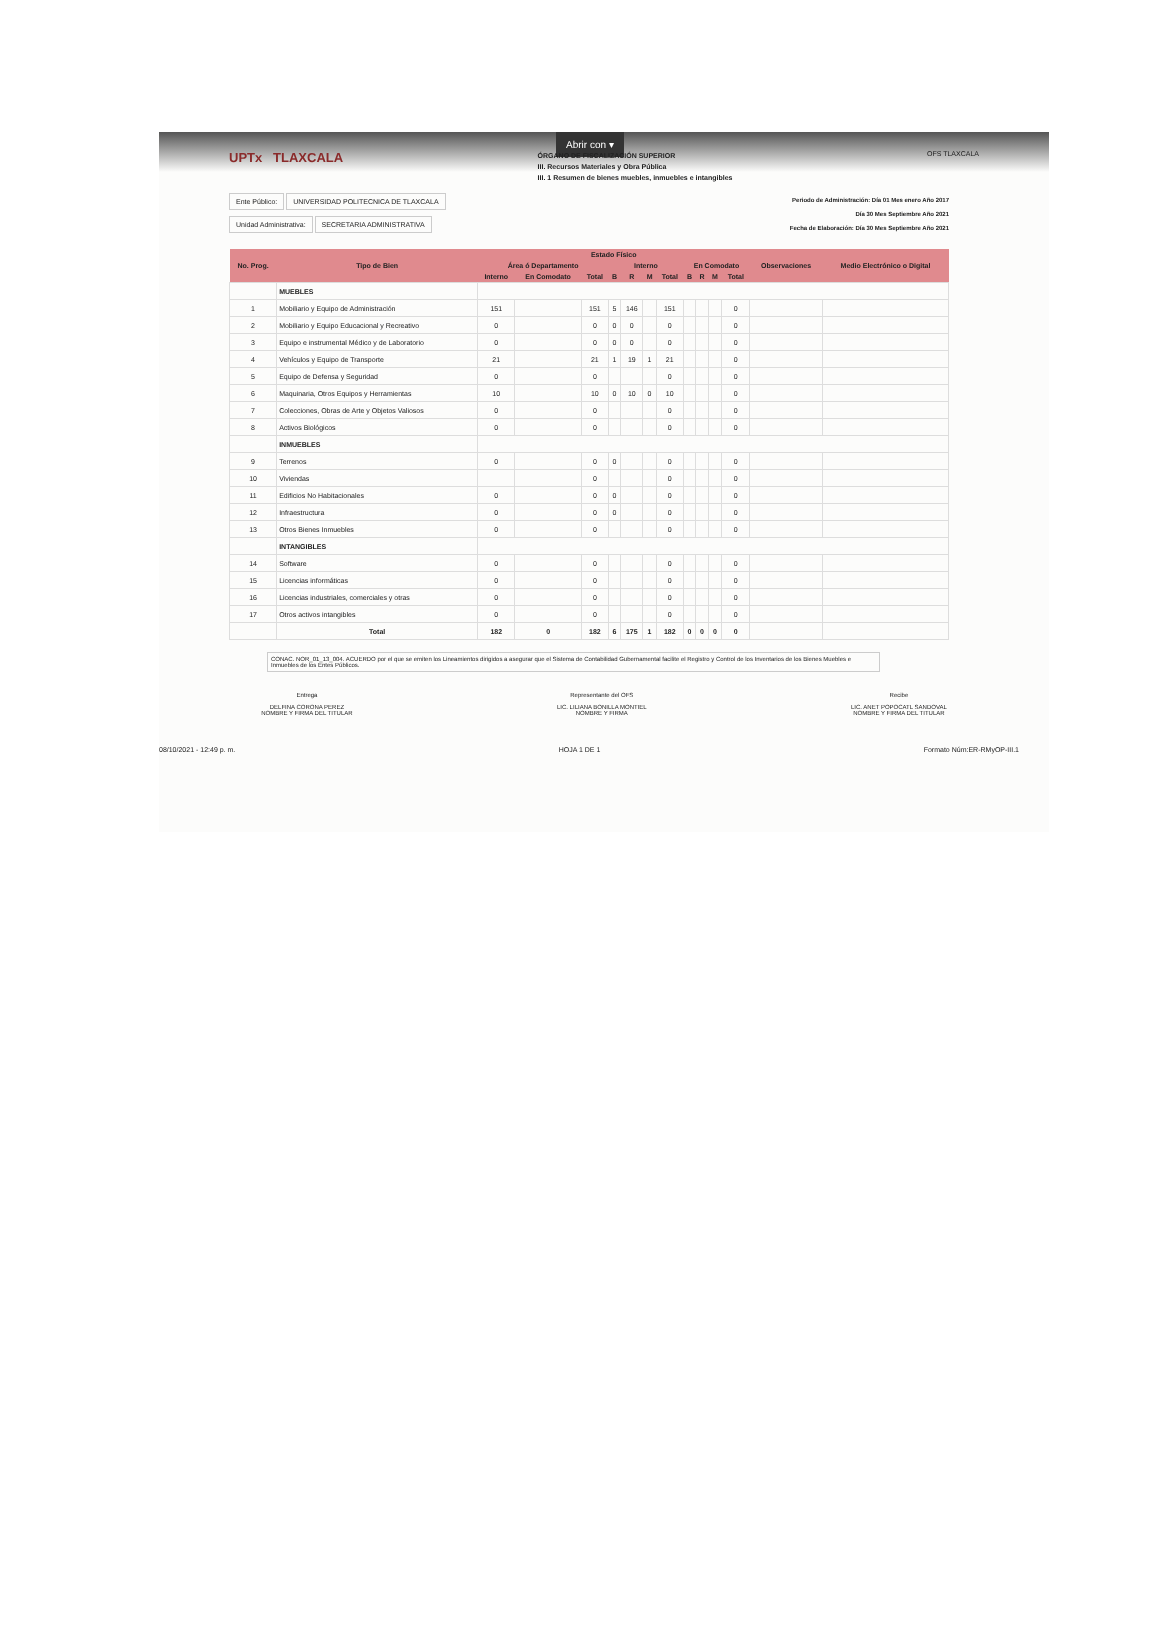Abrir con ▾
UPTx TLAXCALA
ÓRGANO DE FISCALIZACIÓN SUPERIOR
III. Recursos Materiales y Obra Pública
III. 1 Resumen de bienes muebles, inmuebles e intangibles
OFS TLAXCALA
Ente Público: UNIVERSIDAD POLITECNICA DE TLAXCALA
Unidad Administrativa: SECRETARIA ADMINISTRATIVA
Periodo de Administración: Día 01 Mes enero Año 2017
Día 30 Mes Septiembre Año 2021
Fecha de Elaboración: Día 30 Mes Septiembre Año 2021
| No. Prog. | Tipo de Bien | Estado Físico | | | | | | | | | | | Observaciones | Medio Electrónico o Digital |
| --- | --- | --- | --- | --- | --- | --- | --- | --- | --- | --- | --- | --- | --- | --- |
| | | Área ó Departamento | | | Interno | | | | En Comodato | | | | | |
| | | Interno | En Comodato | Total | B | R | M | Total | B | R | M | Total | | |
| | MUEBLES | | | | | | | | | | | | | |
| 1 | Mobiliario y Equipo de Administración | 151 | | 151 | 5 | 146 | | 151 | | | | 0 | | |
| 2 | Mobiliario y Equipo Educacional y Recreativo | 0 | | 0 | 0 | 0 | | 0 | | | | 0 | | |
| 3 | Equipo e instrumental Médico y de Laboratorio | 0 | | 0 | 0 | 0 | | 0 | | | | 0 | | |
| 4 | Vehículos y Equipo de Transporte | 21 | | 21 | 1 | 19 | 1 | 21 | | | | 0 | | |
| 5 | Equipo de Defensa y Seguridad | 0 | | 0 | | | | 0 | | | | 0 | | |
| 6 | Maquinaria, Otros Equipos y Herramientas | 10 | | 10 | 0 | 10 | 0 | 10 | | | | 0 | | |
| 7 | Colecciones, Obras de Arte y Objetos Valiosos | 0 | | 0 | | | | 0 | | | | 0 | | |
| 8 | Activos Biológicos | 0 | | 0 | | | | 0 | | | | 0 | | |
| | INMUEBLES | | | | | | | | | | | | | |
| 9 | Terrenos | 0 | | 0 | 0 | | | 0 | | | | 0 | | |
| 10 | Viviendas | | | 0 | | | | 0 | | | | 0 | | |
| 11 | Edificios No Habitacionales | 0 | | 0 | 0 | | | 0 | | | | 0 | | |
| 12 | Infraestructura | 0 | | 0 | 0 | | | 0 | | | | 0 | | |
| 13 | Otros Bienes Inmuebles | 0 | | 0 | | | | 0 | | | | 0 | | |
| | INTANGIBLES | | | | | | | | | | | | | |
| 14 | Software | 0 | | 0 | | | | 0 | | | | 0 | | |
| 15 | Licencias informáticas | 0 | | 0 | | | | 0 | | | | 0 | | |
| 16 | Licencias industriales, comerciales y otras | 0 | | 0 | | | | 0 | | | | 0 | | |
| 17 | Otros activos intangibles | 0 | | 0 | | | | 0 | | | | 0 | | |
| | Total | 182 | 0 | 182 | 6 | 175 | 1 | 182 | 0 | 0 | 0 | 0 | | |
CONAC. NOR_01_13_004. ACUERDO por el que se emiten los Lineamientos dirigidos a asegurar que el Sistema de Contabilidad Gubernamental facilite el Registro y Control de los Inventarios de los Bienes Muebles e Inmuebles de los Entes Públicos.
Entrega
DELFINA CORONA PEREZ
NOMBRE Y FIRMA DEL TITULAR
Representante del OFS
LIC. LILIANA BONILLA MONTIEL
NOMBRE Y FIRMA
Recibe
LIC. ANET POPOCATL SANDOVAL
NOMBRE Y FIRMA DEL TITULAR
08/10/2021 - 12:49 p. m. HOJA 1 DE 1 Formato Núm:ER-RMyOP-III.1